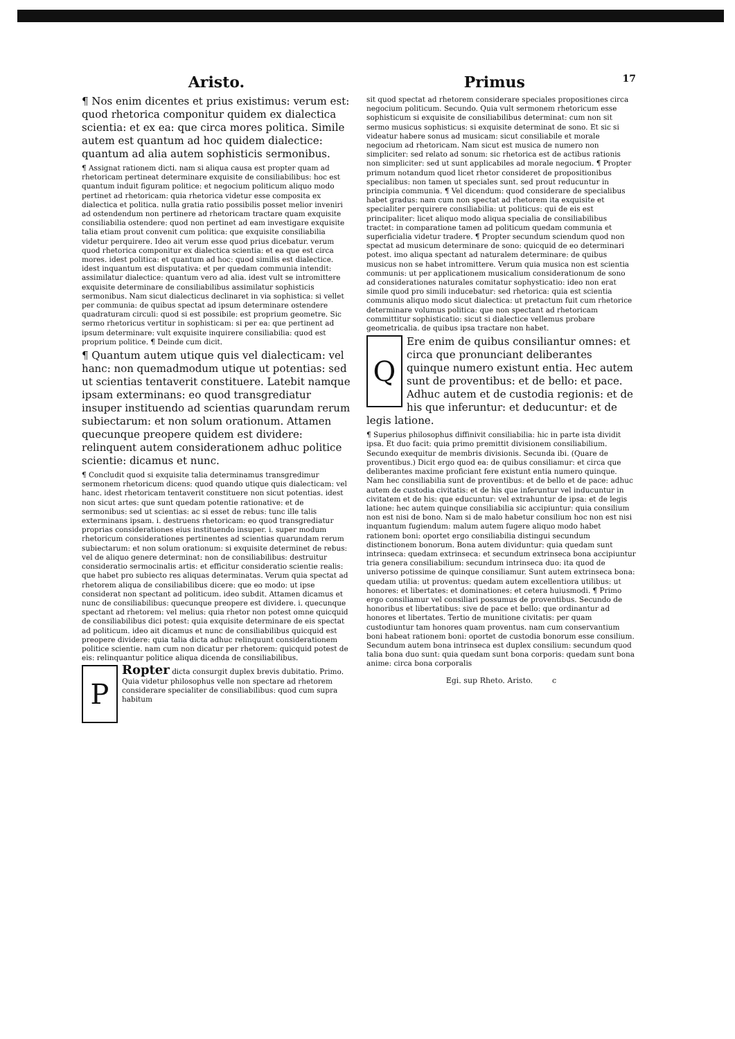Aristo.
¶ Nos enim dicentes et prius existimus: verum est: quod rhetorica componitur quidem ex dialectica scientia: et ex ea: que circa mores politica. Simile autem est quantum ad hoc quidem dialectice: quantum ad alia autem sophisticis sermonibus.
¶ Assignat rationem dicti. nam si aliqua causa est propter quam ad rhetoricam pertineat determinare exquisite de consiliabilibus: hoc est quantum induit figuram politice: et negocium politicum aliquo modo pertinet ad rhetoricam: quia rhetorica videtur esse composita ex dialectica et politica. nulla gratia ratio possibilis posset melior inveniri ad ostendendum non pertinere ad rhetoricam tractare quam exquisite consiliabilia ostendere: quod non pertinet ad eam investigare exquisite talia etiam prout convenit cum politica: que exquisite consiliabilia videtur perquirere. Ideo ait verum esse quod prius dicebatur. verum quod rhetorica componitur ex dialectica scientia: et ea que est circa mores. idest politica: et quantum ad hoc: quod similis est dialectice. idest inquantum est disputativa: et per quedam communia intendit: assimilatur dialectice: quantum vero ad alia. idest vult se intromittere exquisite determinare de consiliabilibus assimilatur sophisticis sermonibus. Nam sicut dialecticus declinaret in via sophistica: si vellet per communia: de quibus spectat ad ipsum determinare ostendere quadraturam circuli: quod si est possibile: est proprium geometre. Sic sermo rhetoricus vertitur in sophisticam: si per ea: que pertinent ad ipsum determinare: vult exquisite inquirere consiliabilia: quod est proprium politice. ¶ Deinde cum dicit.
¶ Quantum autem utique quis vel dialecticam: vel hanc: non quemadmodum utique ut potentias: sed ut scientias tentaverit constituere. Latebit namque ipsam exterminans: eo quod transgrediatur insuper instituendo ad scientias quarundam rerum subiectarum: et non solum orationum. Attamen quecunque preopere quidem est dividere: relinquent autem considerationem adhuc politice scientie: dicamus et nunc.
¶ Concludit quod si exquisite talia determinamus transgredimur sermonem rhetoricum dicens: quod quando utique quis dialecticam: vel hanc. idest rhetoricam tentaverit constituere non sicut potentias. idest non sicut artes: que sunt quedam potentie rationative: et de sermonibus: sed ut scientias: ac si esset de rebus: tunc ille talis exterminans ipsam. i. destruens rhetoricam: eo quod transgrediatur proprias considerationes eius instituendo insuper. i. super modum rhetoricum considerationes pertinentes ad scientias quarundam rerum subiectarum: et non solum orationum: si exquisite determinet de rebus: vel de aliquo genere determinat: non de consiliabilibus: destruitur consideratio sermocinalis artis: et efficitur consideratio scientie realis: que habet pro subiecto res aliquas determinatas. Verum quia spectat ad rhetorem aliqua de consiliabilibus dicere: que eo modo: ut ipse considerat non spectant ad politicum. ideo subdit. Attamen dicamus et nunc de consiliabilibus: quecunque preopere est dividere. i. quecunque spectant ad rhetorem: vel melius: quia rhetor non potest omne quicquid de consiliabilibus dici potest: quia exquisite determinare de eis spectat ad politicum. ideo ait dicamus et nunc de consiliabilibus quicquid est preopere dividere: quia talia dicta adhuc relinquunt considerationem politice scientie. nam cum non dicatur per rhetorem: quicquid potest de eis: relinquantur politice aliqua dicenda de consiliabilibus.
PRopter dicta consurgit duplex brevis dubitatio. Primo. Quia videtur philosophus velle non spectare ad rhetorem considerare specialiter de consiliabilibus: quod cum supra habitum
Primus 17
sit quod spectat ad rhetorem considerare speciales propositiones circa negocium politicum. Secundo. Quia vult sermonem rhetoricum esse sophisticum si exquisite de consiliabilibus determinat: cum non sit sermo musicus sophisticus: si exquisite determinat de sono. Et sic si videatur habere sonus ad musicam: sicut consiliabile et morale negocium ad rhetoricam. Nam sicut est musica de numero non simpliciter: sed relato ad sonum: sic rhetorica est de actibus rationis non simpliciter: sed ut sunt applicabiles ad morale negocium. ¶ Propter primum notandum quod licet rhetor consideret de propositionibus specialibus: non tamen ut speciales sunt. sed prout reducuntur in principia communia. ¶ Vel dicendum: quod considerare de specialibus habet gradus: nam cum non spectat ad rhetorem ita exquisite et specialiter perquirere consiliabilia: ut politicus: qui de eis est principaliter: licet aliquo modo aliqua specialia de consiliabilibus tractet: in comparatione tamen ad politicum quedam communia et superficialia videtur tradere. ¶ Propter secundum sciendum quod non spectat ad musicum determinare de sono: quicquid de eo determinari potest. imo aliqua spectant ad naturalem determinare: de quibus musicus non se habet intromittere. Verum quia musica non est scientia communis: ut per applicationem musicalium considerationum de sono ad considerationes naturales comitatur sophysticatio: ideo non erat simile quod pro simili inducebatur: sed rhetorica: quia est scientia communis aliquo modo sicut dialectica: ut pretactum fuit cum rhetorice determinare volumus politica: que non spectant ad rhetoricam committitur sophisticatio: sicut si dialectice vellemus probare geometricalia. de quibus ipsa tractare non habet.
QEre enim de quibus consiliantur omnes: et circa que pronunciant deliberantes quinque numero existunt entia. Hec autem sunt de proventibus: et de bello: et pace. Adhuc autem et de custodia regionis: et de his que inferuntur: et deducuntur: et de legis latione.
¶ Superius philosophus diffinivit consiliabilia: hic in parte ista dividit ipsa. Et duo facit: quia primo premittit divisionem consiliabilium. Secundo exequitur de membris divisionis. Secunda ibi. (Quare de proventibus.) Dicit ergo quod ea: de quibus consiliamur: et circa que deliberantes maxime proficiant fere existunt entia numero quinque. Nam hec consiliabilia sunt de proventibus: et de bello et de pace: adhuc autem de custodia civitatis: et de his que inferuntur vel inducuntur in civitatem et de his: que educuntur: vel extrahuntur de ipsa: et de legis latione: hec autem quinque consiliabilia sic accipiuntur: quia consilium non est nisi de bono. Nam si de malo habetur consilium hoc non est nisi inquantum fugiendum: malum autem fugere aliquo modo habet rationem boni: oportet ergo consiliabilia distingui secundum distinctionem bonorum. Bona autem dividuntur: quia quedam sunt intrinseca: quedam extrinseca: et secundum extrinseca bona accipiuntur tria genera consiliabilium: secundum intrinseca duo: ita quod de universo potissime de quinque consiliamur. Sunt autem extrinseca bona: quedam utilia: ut proventus: quedam autem excellentiora utilibus: ut honores: et libertates: et dominationes: et cetera huiusmodi. ¶ Primo ergo consiliamur vel consiliari possumus de proventibus. Secundo de honoribus et libertatibus: sive de pace et bello: que ordinantur ad honores et libertates. Tertio de munitione civitatis: per quam custodiuntur tam honores quam proventus. nam cum conservantium boni habeat rationem boni: oportet de custodia bonorum esse consilium. Secundum autem bona intrinseca est duplex consilium: secundum quod talia bona duo sunt: quia quedam sunt bona corporis: quedam sunt bona anime: circa bona corporalis
Egi. sup Rheto. Aristo. c